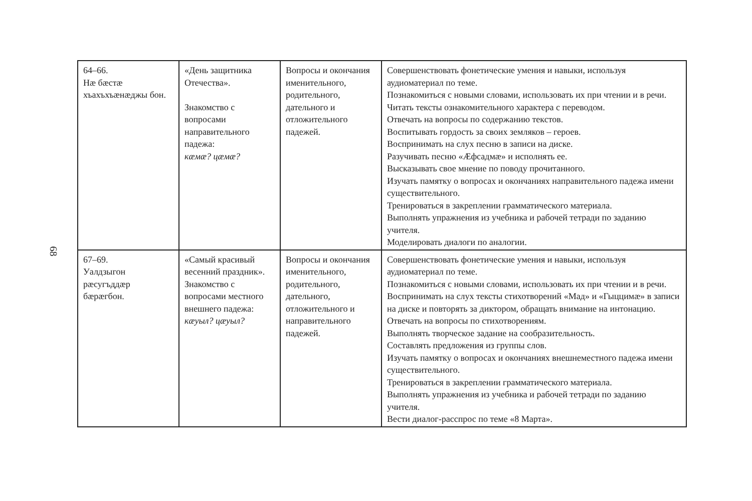68
| 64–66. Нæ бæстæ хъахъхъæнæджы бон. | «День защитника Отечества». Знакомство с вопросами направительного падежа: кæмæ? цæмæ? | Вопросы и окончания именительного, родительного, дательного и отложительного падежей. | Совершенствовать фонетические умения и навыки, используя аудиоматериал по теме. Познакомиться с новыми словами, использовать их при чтении и в речи. Читать тексты ознакомительного характера с переводом. Отвечать на вопросы по содержанию текстов. Воспитывать гордость за своих земляков – героев. Воспринимать на слух песню в записи на диске. Разучивать песню «Æфсадмæ» и исполнять ее. Высказывать свое мнение по поводу прочитанного. Изучать памятку о вопросах и окончаниях направительного падежа имени существительного. Тренироваться в закреплении грамматического материала. Выполнять упражнения из учебника и рабочей тетради по заданию учителя. Моделировать диалоги по аналогии. |
| 67–69. Уалдзыгон рæсугъддæр бæрæгбон. | «Самый красивый весенний праздник». Знакомство с вопросами местного внешнего падежа: кæуыл? цæуыл? | Вопросы и окончания именительного, родительного, дательного, отложительного и направительного падежей. | Совершенствовать фонетические умения и навыки, используя аудиоматериал по теме. Познакомиться с новыми словами, использовать их при чтении и в речи. Воспринимать на слух тексты стихотворений «Мад» и «Гыццимæ» в записи на диске и повторять за диктором, обращать внимание на интонацию. Отвечать на вопросы по стихотворениям. Выполнять творческое задание на сообразительность. Составлять предложения из группы слов. Изучать памятку о вопросах и окончаниях внешнеместного падежа имени существительного. Тренироваться в закреплении грамматического материала. Выполнять упражнения из учебника и рабочей тетради по заданию учителя. Вести диалог-расспрос по теме «8 Марта». |